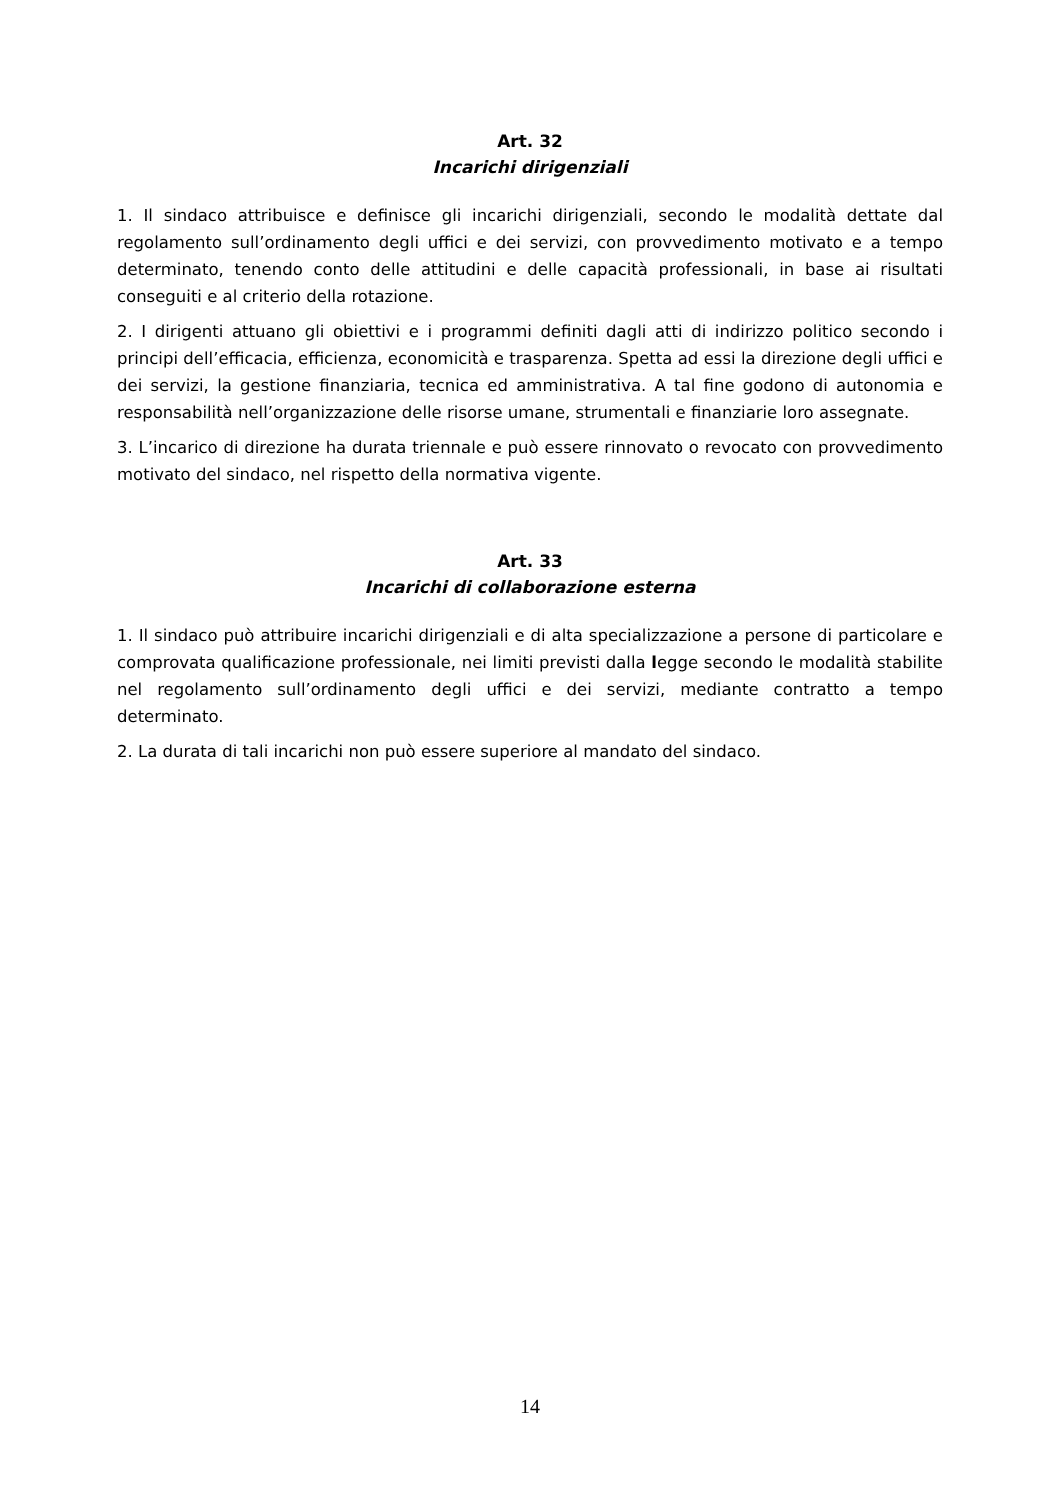Art. 32
Incarichi dirigenziali
1. Il sindaco attribuisce e definisce gli incarichi dirigenziali, secondo le modalità dettate dal regolamento sull’ordinamento degli uffici e dei servizi, con provvedimento motivato e a tempo determinato, tenendo conto delle attitudini e delle capacità professionali, in base ai risultati conseguiti e al criterio della rotazione.
2. I dirigenti attuano gli obiettivi e i programmi definiti dagli atti di indirizzo politico secondo i principi dell’efficacia, efficienza, economicità e trasparenza. Spetta ad essi la direzione degli uffici e dei servizi, la gestione finanziaria, tecnica ed amministrativa. A tal fine godono di autonomia e responsabilità nell’organizzazione delle risorse umane, strumentali e finanziarie loro assegnate.
3. L’incarico di direzione ha durata triennale e può essere rinnovato o revocato con provvedimento motivato del sindaco, nel rispetto della normativa vigente.
Art. 33
Incarichi di collaborazione esterna
1. Il sindaco può attribuire incarichi dirigenziali e di alta specializzazione a persone di particolare e comprovata qualificazione professionale, nei limiti previsti dalla legge secondo le modalità stabilite nel regolamento sull’ordinamento degli uffici e dei servizi, mediante contratto a tempo determinato.
2. La durata di tali incarichi non può essere superiore al mandato del sindaco.
14